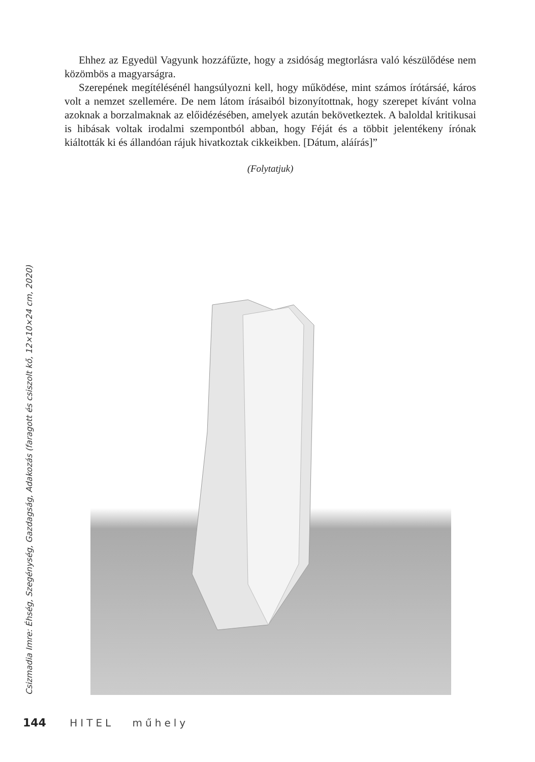Ehhez az Egyedül Vagyunk hozzáfűzte, hogy a zsidóság megtorlásra való készülődése nem közömbös a magyarságra.
Szerepének megítélésénél hangsúlyozni kell, hogy működése, mint számos írótársáé, káros volt a nemzet szellemére. De nem látom írásaiból bizonyítottnak, hogy szerepet kívánt volna azoknak a borzalmaknak az előidézésében, amelyek azután bekövetkeztek. A baloldal kritikusai is hibásak voltak irodalmi szempontból abban, hogy Féját és a többit jelentékeny írónak kiáltották ki és állandóan rájuk hivatkoztak cikkeikben. [Dátum, aláírás]”
(Folytatjuk)
Csizmadia Imre: Éhség, Szegénység, Gazdagság, Adakozás (faragott és csiszolt kő, 12×10×24 cm, 2020)
144 HITEL műhely